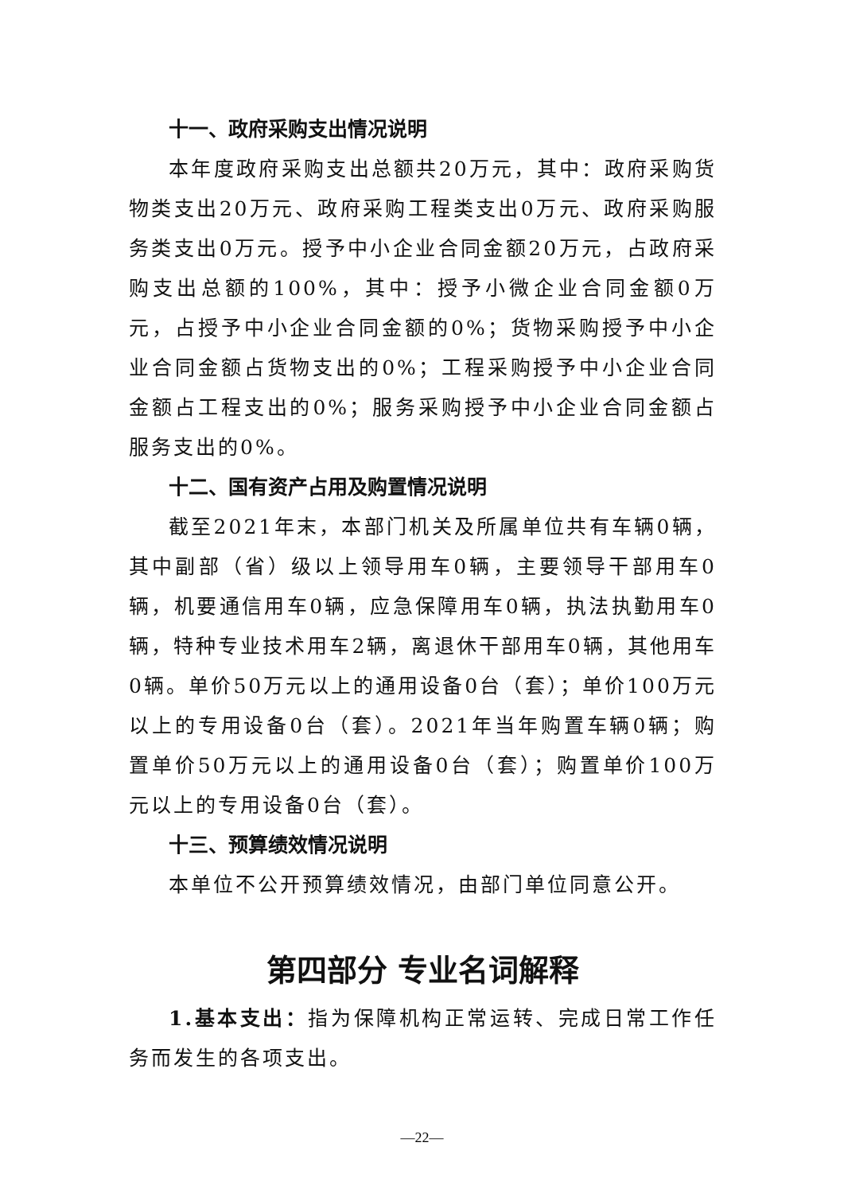十一、政府采购支出情况说明
本年度政府采购支出总额共20万元，其中：政府采购货物类支出20万元、政府采购工程类支出0万元、政府采购服务类支出0万元。授予中小企业合同金额20万元，占政府采购支出总额的100%，其中：授予小微企业合同金额0万元，占授予中小企业合同金额的0%；货物采购授予中小企业合同金额占货物支出的0%；工程采购授予中小企业合同金额占工程支出的0%；服务采购授予中小企业合同金额占服务支出的0%。
十二、国有资产占用及购置情况说明
截至2021年末，本部门机关及所属单位共有车辆0辆，其中副部（省）级以上领导用车0辆，主要领导干部用车0辆，机要通信用车0辆，应急保障用车0辆，执法执勤用车0辆，特种专业技术用车2辆，离退休干部用车0辆，其他用车0辆。单价50万元以上的通用设备0台（套）；单价100万元以上的专用设备0台（套）。2021年当年购置车辆0辆；购置单价50万元以上的通用设备0台（套）；购置单价100万元以上的专用设备0台（套）。
十三、预算绩效情况说明
本单位不公开预算绩效情况，由部门单位同意公开。
第四部分 专业名词解释
1.基本支出：指为保障机构正常运转、完成日常工作任务而发生的各项支出。
—22—